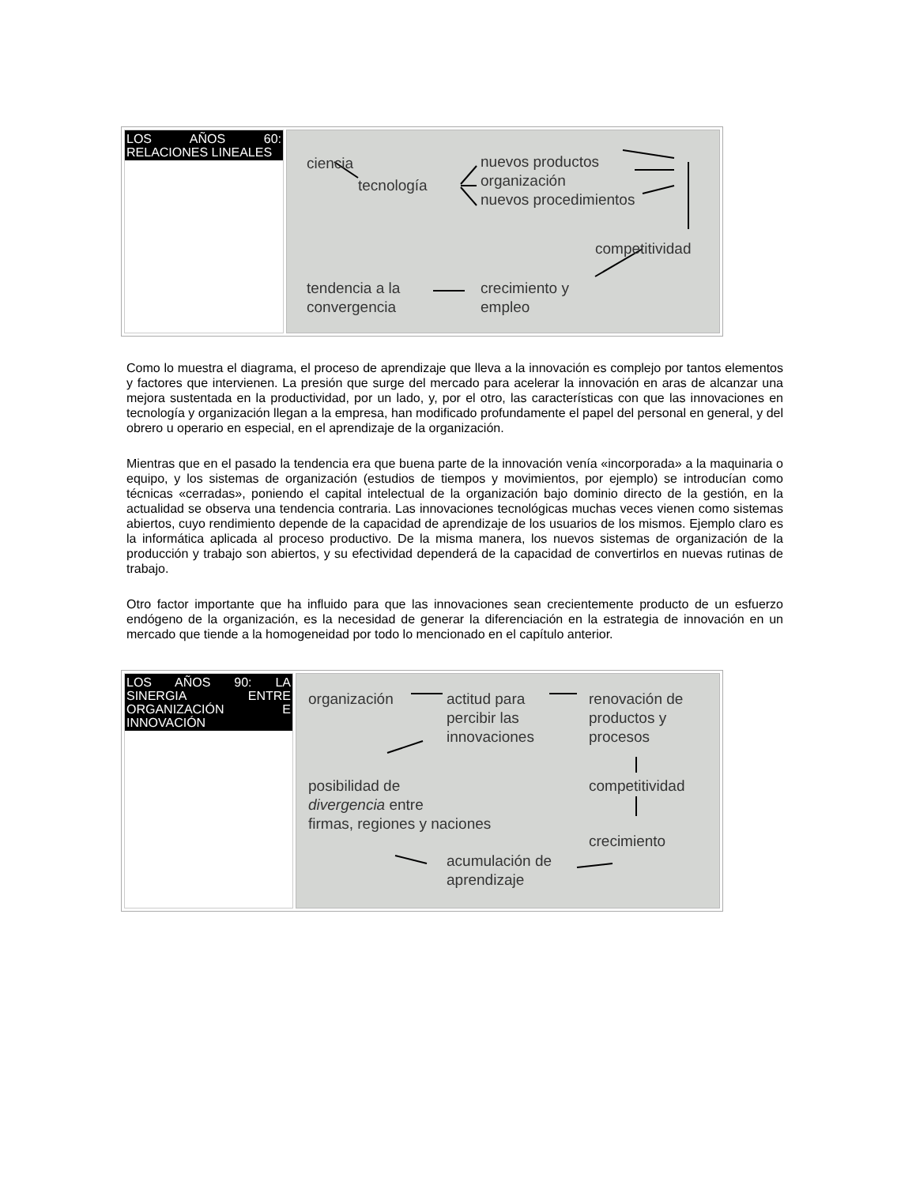| LOS AÑOS 60: RELACIONES LINEALES | ciencia tecnología nuevos productos organización nuevos procedimientos competitividad tendencia a la convergencia crecimiento y empleo |
Como lo muestra el diagrama, el proceso de aprendizaje que lleva a la innovación es complejo por tantos elementos y factores que intervienen. La presión que surge del mercado para acelerar la innovación en aras de alcanzar una mejora sustentada en la productividad, por un lado, y, por el otro, las características con que las innovaciones en tecnología y organización llegan a la empresa, han modificado profundamente el papel del personal en general, y del obrero u operario en especial, en el aprendizaje de la organización.
Mientras que en el pasado la tendencia era que buena parte de la innovación venía «incorporada» a la maquinaria o equipo, y los sistemas de organización (estudios de tiempos y movimientos, por ejemplo) se introducían como técnicas «cerradas», poniendo el capital intelectual de la organización bajo dominio directo de la gestión, en la actualidad se observa una tendencia contraria. Las innovaciones tecnológicas muchas veces vienen como sistemas abiertos, cuyo rendimiento depende de la capacidad de aprendizaje de los usuarios de los mismos. Ejemplo claro es la informática aplicada al proceso productivo. De la misma manera, los nuevos sistemas de organización de la producción y trabajo son abiertos, y su efectividad dependerá de la capacidad de convertirlos en nuevas rutinas de trabajo.
Otro factor importante que ha influido para que las innovaciones sean crecientemente producto de un esfuerzo endógeno de la organización, es la necesidad de generar la diferenciación en la estrategia de innovación en un mercado que tiende a la homogeneidad por todo lo mencionado en el capítulo anterior.
| LOS AÑOS 90: LA SINERGIA ENTRE ORGANIZACIÓN E INNOVACIÓN | organización actitud para percibir las innovaciones renovación de productos y procesos posibilidad de divergencia entre firmas, regiones y naciones competitividad crecimiento acumulación de aprendizaje |